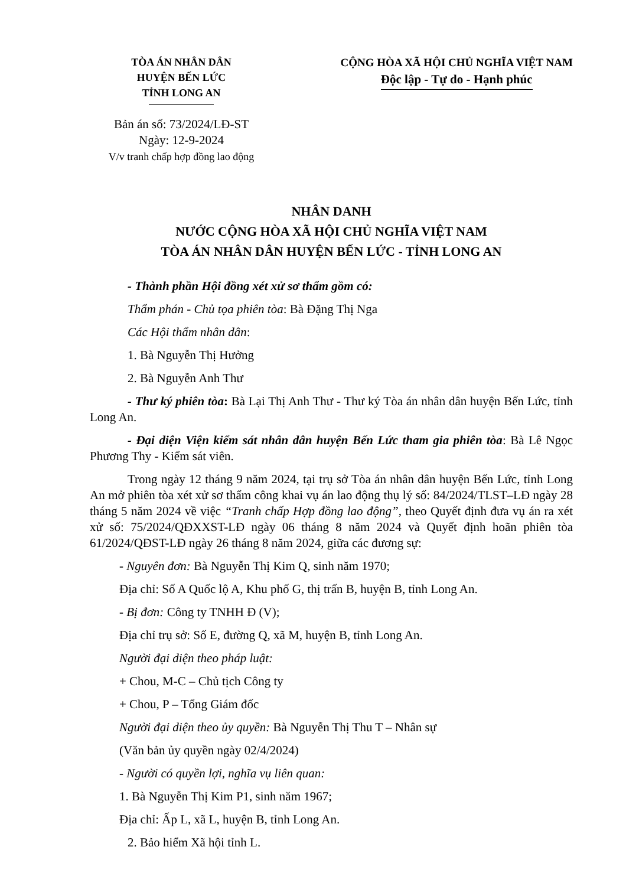TÒA ÁN NHÂN DÂN
HUYỆN BẾN LỨC
TỈNH LONG AN
CỘNG HÒA XÃ HỘI CHỦ NGHĨA VIỆT NAM
Độc lập - Tự do - Hạnh phúc
Bản án số: 73/2024/LĐ-ST
Ngày: 12-9-2024
V/v tranh chấp hợp đồng lao động
NHÂN DANH
NƯỚC CỘNG HÒA XÃ HỘI CHỦ NGHĨA VIỆT NAM
TÒA ÁN NHÂN DÂN HUYỆN BẾN LỨC - TỈNH LONG AN
- Thành phần Hội đồng xét xử sơ thẩm gồm có:
Thẩm phán - Chủ tọa phiên tòa: Bà Đặng Thị Nga
Các Hội thẩm nhân dân:
1. Bà Nguyễn Thị Hưởng
2. Bà Nguyễn Anh Thư
- Thư ký phiên tòa: Bà Lại Thị Anh Thư - Thư ký Tòa án nhân dân huyện Bến Lức, tỉnh Long An.
- Đại diện Viện kiểm sát nhân dân huyện Bến Lức tham gia phiên tòa: Bà Lê Ngọc Phương Thy - Kiểm sát viên.
Trong ngày 12 tháng 9 năm 2024, tại trụ sở Tòa án nhân dân huyện Bến Lức, tỉnh Long An mở phiên tòa xét xử sơ thẩm công khai vụ án lao động thụ lý số: 84/2024/TLST–LĐ ngày 28 tháng 5 năm 2024 về việc “Tranh chấp Hợp đồng lao động”, theo Quyết định đưa vụ án ra xét xử số: 75/2024/QĐXXST-LĐ ngày 06 tháng 8 năm 2024 và Quyết định hoãn phiên tòa 61/2024/QĐST-LĐ ngày 26 tháng 8 năm 2024, giữa các đương sự:
- Nguyên đơn: Bà Nguyễn Thị Kim Q, sinh năm 1970;
Địa chỉ: Số A Quốc lộ A, Khu phố G, thị trấn B, huyện B, tỉnh Long An.
- Bị đơn: Công ty TNHH Đ (V);
Địa chỉ trụ sở: Số E, đường Q, xã M, huyện B, tỉnh Long An.
Người đại diện theo pháp luật:
+ Chou, M-C – Chủ tịch Công ty
+ Chou, P – Tổng Giám đốc
Người đại diện theo ủy quyền: Bà Nguyễn Thị Thu T – Nhân sự
(Văn bản ủy quyền ngày 02/4/2024)
- Người có quyền lợi, nghĩa vụ liên quan:
1. Bà Nguyễn Thị Kim P1, sinh năm 1967;
Địa chỉ: Ấp L, xã L, huyện B, tỉnh Long An.
2. Bảo hiểm Xã hội tỉnh L.